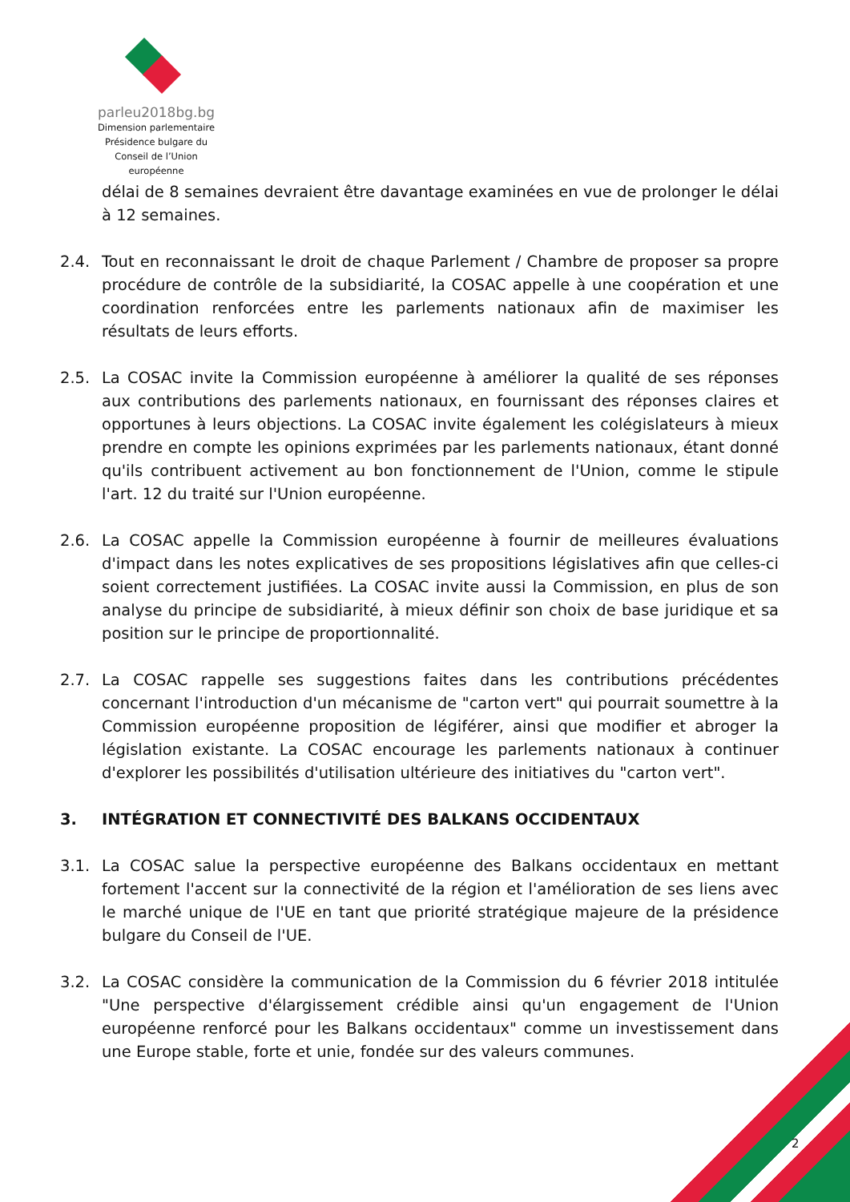parleu2018bg.bg
Dimension parlementaire
Présidence bulgare du
Conseil de l’Union européenne
délai de 8 semaines devraient être davantage examinées en vue de prolonger le délai à 12 semaines.
2.4. Tout en reconnaissant le droit de chaque Parlement / Chambre de proposer sa propre procédure de contrôle de la subsidiarité, la COSAC appelle à une coopération et une coordination renforcées entre les parlements nationaux afin de maximiser les résultats de leurs efforts.
2.5. La COSAC invite la Commission européenne à améliorer la qualité de ses réponses aux contributions des parlements nationaux, en fournissant des réponses claires et opportunes à leurs objections. La COSAC invite également les colégislateurs à mieux prendre en compte les opinions exprimées par les parlements nationaux, étant donné qu'ils contribuent activement au bon fonctionnement de l'Union, comme le stipule l'art. 12 du traité sur l'Union européenne.
2.6. La COSAC appelle la Commission européenne à fournir de meilleures évaluations d'impact dans les notes explicatives de ses propositions législatives afin que celles-ci soient correctement justifiées. La COSAC invite aussi la Commission, en plus de son analyse du principe de subsidiarité, à mieux définir son choix de base juridique et sa position sur le principe de proportionnalité.
2.7. La COSAC rappelle ses suggestions faites dans les contributions précédentes concernant l'introduction d'un mécanisme de "carton vert" qui pourrait soumettre à la Commission européenne proposition de légiférer, ainsi que modifier et abroger la législation existante. La COSAC encourage les parlements nationaux à continuer d'explorer les possibilités d'utilisation ultérieure des initiatives du "carton vert".
3. INTÉGRATION ET CONNECTIVITÉ DES BALKANS OCCIDENTAUX
3.1. La COSAC salue la perspective européenne des Balkans occidentaux en mettant fortement l'accent sur la connectivité de la région et l'amélioration de ses liens avec le marché unique de l'UE en tant que priorité stratégique majeure de la présidence bulgare du Conseil de l'UE.
3.2. La COSAC considère la communication de la Commission du 6 février 2018 intitulée "Une perspective d'élargissement crédible ainsi qu'un engagement de l'Union européenne renforcé pour les Balkans occidentaux" comme un investissement dans une Europe stable, forte et unie, fondée sur des valeurs communes.
2